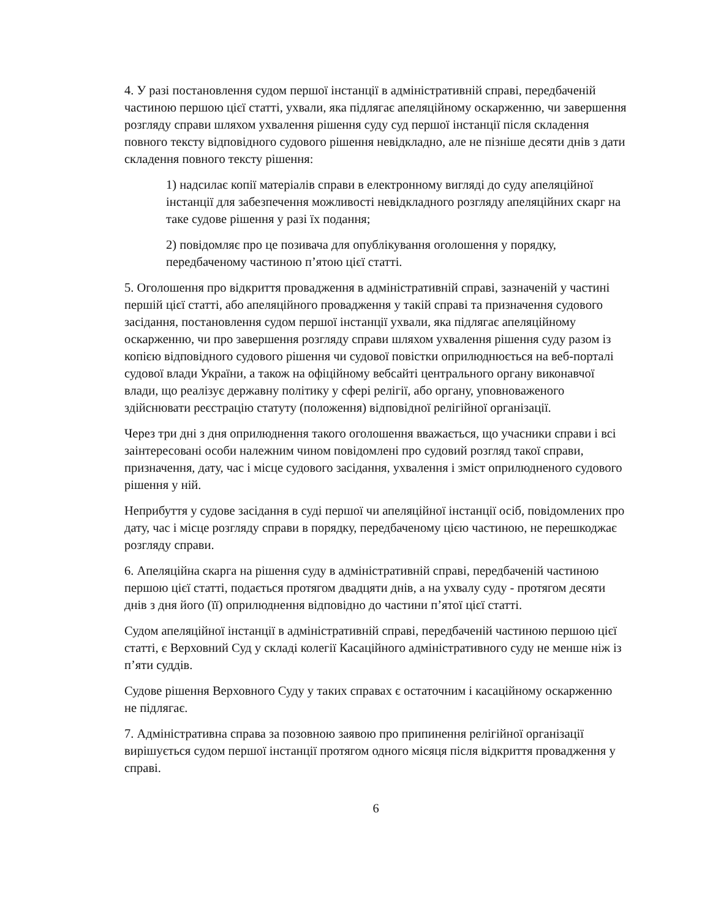4. У разі постановлення судом першої інстанції в адміністративній справі, передбаченій частиною першою цієї статті, ухвали, яка підлягає апеляційному оскарженню, чи завершення розгляду справи шляхом ухвалення рішення суду суд першої інстанції після складення повного тексту відповідного судового рішення невідкладно, але не пізніше десяти днів з дати складення повного тексту рішення:
1) надсилає копії матеріалів справи в електронному вигляді до суду апеляційної інстанції для забезпечення можливості невідкладного розгляду апеляційних скарг на таке судове рішення у разі їх подання;
2) повідомляє про це позивача для опублікування оголошення у порядку, передбаченому частиною п’ятою цієї статті.
5. Оголошення про відкриття провадження в адміністративній справі, зазначеній у частині першій цієї статті, або апеляційного провадження у такій справі та призначення судового засідання, постановлення судом першої інстанції ухвали, яка підлягає апеляційному оскарженню, чи про завершення розгляду справи шляхом ухвалення рішення суду разом із копією відповідного судового рішення чи судової повістки оприлюднюється на веб-порталі судової влади України, а також на офіційному вебсайті центрального органу виконавчої влади, що реалізує державну політику у сфері релігії, або органу, уповноваженого здійснювати реєстрацію статуту (положення) відповідної релігійної організації.
Через три дні з дня оприлюднення такого оголошення вважається, що учасники справи і всі заінтересовані особи належним чином повідомлені про судовий розгляд такої справи, призначення, дату, час і місце судового засідання, ухвалення і зміст оприлюдненого судового рішення у ній.
Неприбуття у судове засідання в суді першої чи апеляційної інстанції осіб, повідомлених про дату, час і місце розгляду справи в порядку, передбаченому цією частиною, не перешкоджає розгляду справи.
6. Апеляційна скарга на рішення суду в адміністративній справі, передбаченій частиною першою цієї статті, подається протягом двадцяти днів, а на ухвалу суду - протягом десяти днів з дня його (її) оприлюднення відповідно до частини п’ятої цієї статті.
Судом апеляційної інстанції в адміністративній справі, передбаченій частиною першою цієї статті, є Верховний Суд у складі колегії Касаційного адміністративного суду не менше ніж із п’яти суддів.
Судове рішення Верховного Суду у таких справах є остаточним і касаційному оскарженню не підлягає.
7. Адміністративна справа за позовною заявою про припинення релігійної організації вирішується судом першої інстанції протягом одного місяця після відкриття провадження у справі.
6